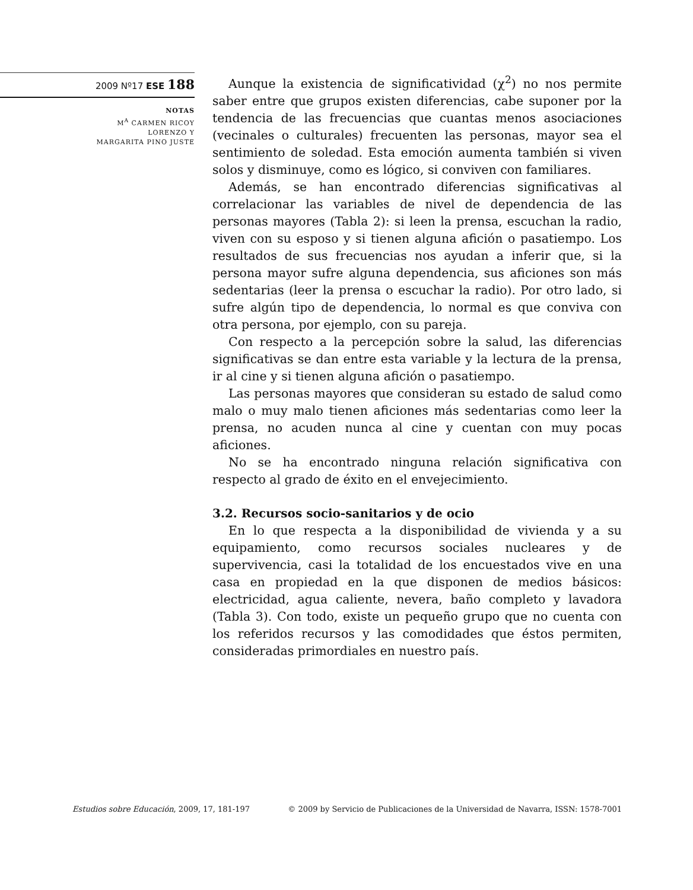2009 Nº17 ESE 188
NOTAS
M<sup>A</sup> CARMEN RICOY
LORENZO Y
MARGARITA PINO JUSTE
Aunque la existencia de significatividad (χ<sup>2</sup>) no nos permite saber entre que grupos existen diferencias, cabe suponer por la tendencia de las frecuencias que cuantas menos asociaciones (vecinales o culturales) frecuenten las personas, mayor sea el sentimiento de soledad. Esta emoción aumenta también si viven solos y disminuye, como es lógico, si conviven con familiares.
Además, se han encontrado diferencias significativas al correlacionar las variables de nivel de dependencia de las personas mayores (Tabla 2): si leen la prensa, escuchan la radio, viven con su esposo y si tienen alguna afición o pasatiempo. Los resultados de sus frecuencias nos ayudan a inferir que, si la persona mayor sufre alguna dependencia, sus aficiones son más sedentarias (leer la prensa o escuchar la radio). Por otro lado, si sufre algún tipo de dependencia, lo normal es que conviva con otra persona, por ejemplo, con su pareja.
Con respecto a la percepción sobre la salud, las diferencias significativas se dan entre esta variable y la lectura de la prensa, ir al cine y si tienen alguna afición o pasatiempo.
Las personas mayores que consideran su estado de salud como malo o muy malo tienen aficiones más sedentarias como leer la prensa, no acuden nunca al cine y cuentan con muy pocas aficiones.
No se ha encontrado ninguna relación significativa con respecto al grado de éxito en el envejecimiento.
3.2. Recursos socio-sanitarios y de ocio
En lo que respecta a la disponibilidad de vivienda y a su equipamiento, como recursos sociales nucleares y de supervivencia, casi la totalidad de los encuestados vive en una casa en propiedad en la que disponen de medios básicos: electricidad, agua caliente, nevera, baño completo y lavadora (Tabla 3). Con todo, existe un pequeño grupo que no cuenta con los referidos recursos y las comodidades que éstos permiten, consideradas primordiales en nuestro país.
Estudios sobre Educación, 2009, 17, 181-197 © 2009 by Servicio de Publicaciones de la Universidad de Navarra, ISSN: 1578-7001